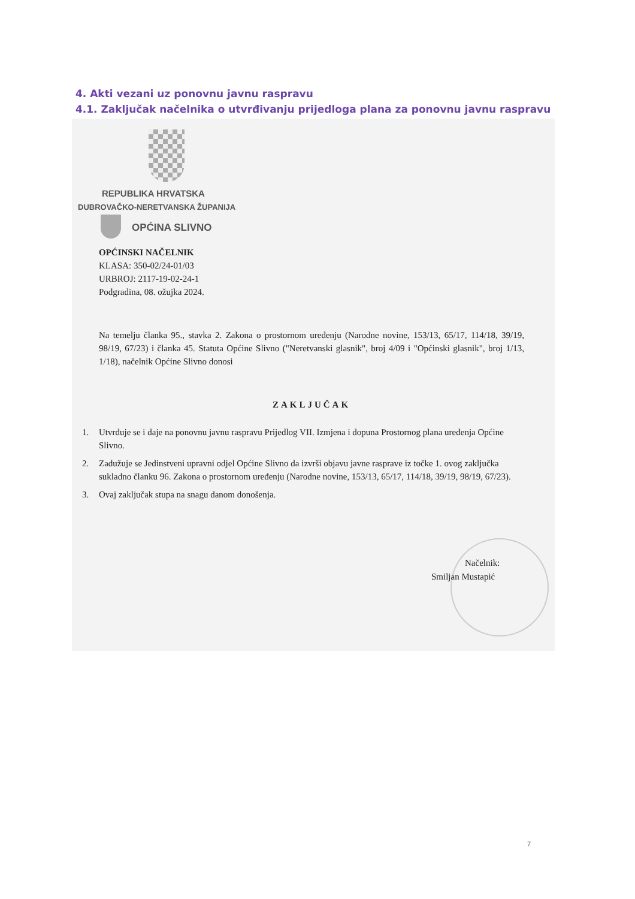4. Akti vezani uz ponovnu javnu raspravu
4.1. Zaključak načelnika o utvrđivanju prijedloga plana za ponovnu javnu raspravu
REPUBLIKA HRVATSKA
DUBROVAČKO-NERETVANSKA ŽUPANIJA
OPĆINA SLIVNO
OPĆINSKI NAČELNIK
KLASA: 350-02/24-01/03
URBROJ: 2117-19-02-24-1
Podgradina, 08. ožujka 2024.
Na temelju članka 95., stavka 2. Zakona o prostornom uređenju (Narodne novine, 153/13, 65/17, 114/18, 39/19, 98/19, 67/23) i članka 45. Statuta Općine Slivno ("Neretvanski glasnik", broj 4/09 i "Općinski glasnik", broj 1/13, 1/18), načelnik Općine Slivno donosi
ZAKLJUČAK
1. Utvrđuje se i daje na ponovnu javnu raspravu Prijedlog VII. Izmjena i dopuna Prostornog plana uređenja Općine Slivno.
2. Zadužuje se Jedinstveni upravni odjel Općine Slivno da izvrši objavu javne rasprave iz točke 1. ovog zaključka sukladno članku 96. Zakona o prostornom uređenju (Narodne novine, 153/13, 65/17, 114/18, 39/19, 98/19, 67/23).
3. Ovaj zaključak stupa na snagu danom donošenja.
Načelnik:
Smiljan Mustapić
7